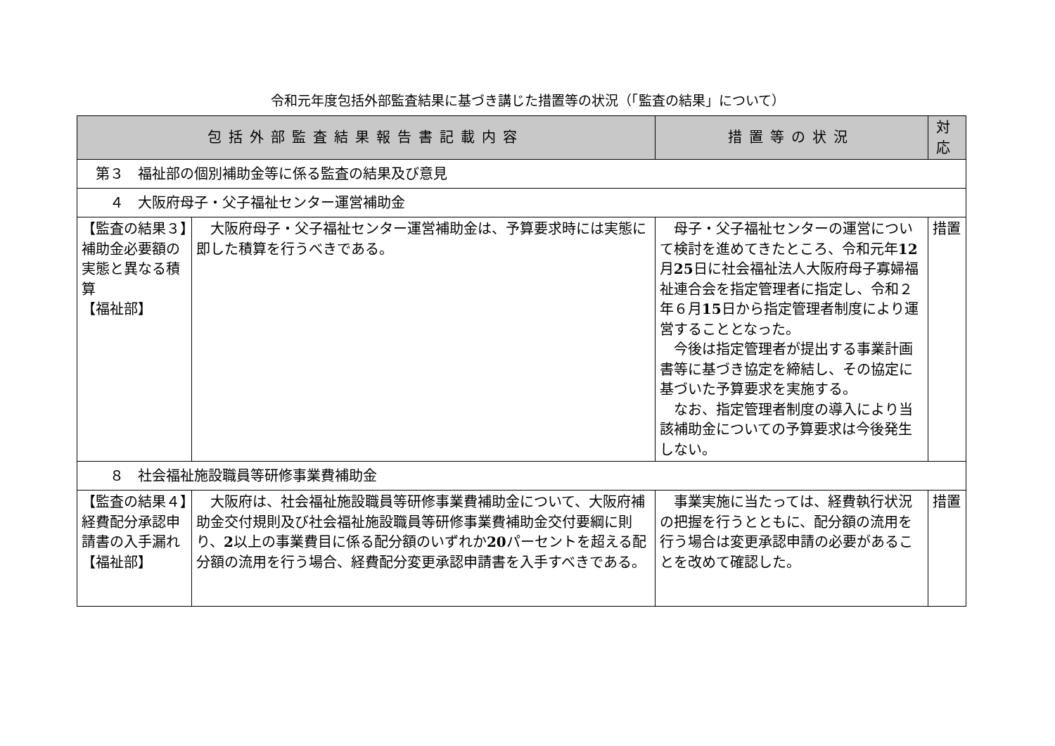令和元年度包括外部監査結果に基づき講じた措置等の状況（「監査の結果」について）
| 包括外部監査結果報告書記載内容 | | 措置等の状況 | 対 応 |
| --- | --- | --- | --- |
| 第３ 福祉部の個別補助金等に係る監査の結果及び意見 | | | |
| ４ 大阪府母子・父子福祉センター運営補助金 | | | |
| 【監査の結果３】補助金必要額の実態と異なる積算 【福祉部】 | 大阪府母子・父子福祉センター運営補助金は、予算要求時には実態に即した積算を行うべきである。 | 母子・父子福祉センターの運営について検討を進めてきたところ、令和元年 12 月 25 日に社会福祉法人大阪府母子寡婦福祉連合会を指定管理者に指定し、令和２年６月 15 日から指定管理者制度により運営することとなった。 今後は指定管理者が提出する事業計画書等に基づき協定を締結し、その協定に基づいた予算要求を実施する。 なお、指定管理者制度の導入により当該補助金についての予算要求は今後発生しない。 | 措置 |
| ８ 社会福祉施設職員等研修事業費補助金 | | | |
| 【監査の結果４】経費配分承認申請書の入手漏れ 【福祉部】 | 大阪府は、社会福祉施設職員等研修事業費補助金について、大阪府補助金交付規則及び社会福祉施設職員等研修事業費補助金交付要綱に則り、 2 以上の事業費目に係る配分額のいずれか 20 パーセントを超える配分額の流用を行う場合、経費配分変更承認申請書を入手すべきである。 | 事業実施に当たっては、経費執行状況の把握を行うとともに、配分額の流用を行う場合は変更承認申請の必要があることを改めて確認した。 | 措置 |